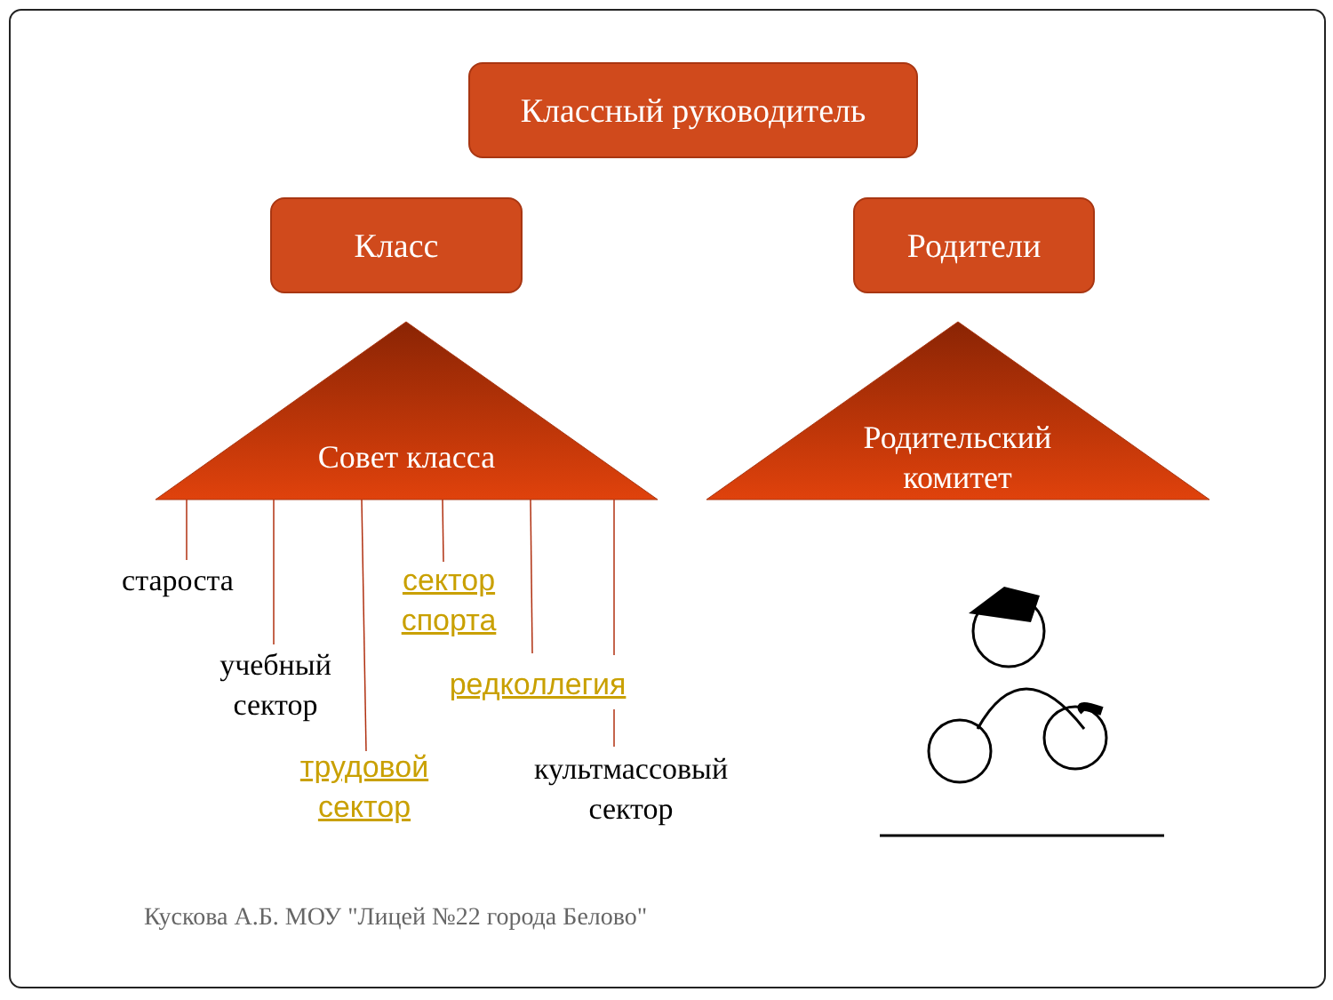Классный руководитель
Класс Родители
Совет класса
Родительский
комитет
староста
учебный
сектор
сектор
спорта
редколлегия
трудовой
сектор
культмассовый
сектор
Кускова А.Б. МОУ "Лицей №22 города Белово"